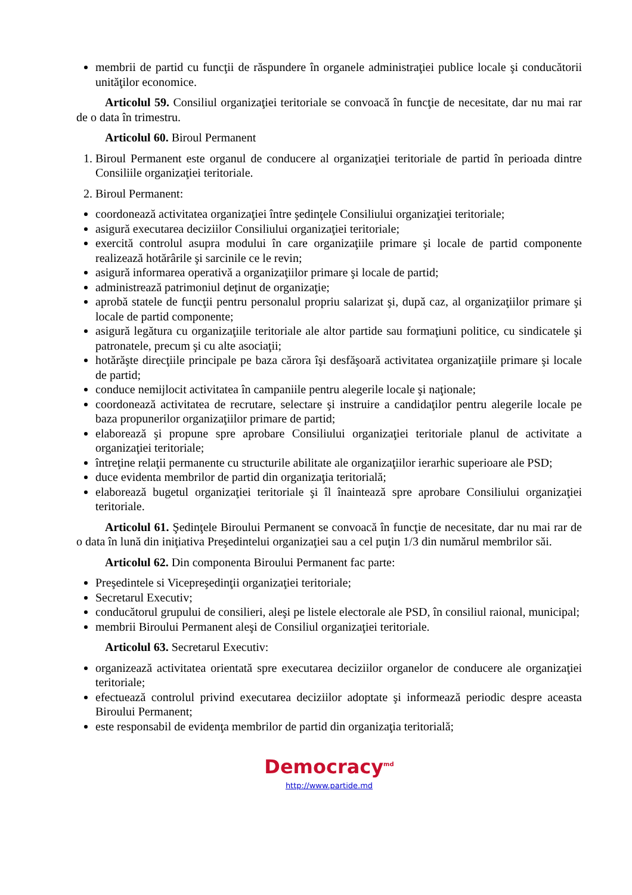membrii de partid cu funcţii de răspundere în organele administraţiei publice locale şi conducătorii unităţilor economice.
Articolul 59. Consiliul organizaţiei teritoriale se convoacă în funcţie de necesitate, dar nu mai rar de o data în trimestru.
Articolul 60. Biroul Permanent
1. Biroul Permanent este organul de conducere al organizaţiei teritoriale de partid în perioada dintre Consiliile organizaţiei teritoriale.
2. Biroul Permanent:
coordonează activitatea organizaţiei între şedinţele Consiliului organizaţiei teritoriale;
asigură executarea deciziilor Consiliului organizaţiei teritoriale;
exercită controlul asupra modului în care organizaţiile primare şi locale de partid componente realizează hotărârile şi sarcinile ce le revin;
asigură informarea operativă a organizaţiilor primare şi locale de partid;
administrează patrimoniul deţinut de organizaţie;
aprobă statele de funcţii pentru personalul propriu salarizat şi, după caz, al organizaţiilor primare şi locale de partid componente;
asigură legătura cu organizaţiile teritoriale ale altor partide sau formaţiuni politice, cu sindicatele şi patronatele, precum şi cu alte asociaţii;
hotărăşte direcţiile principale pe baza cărora îşi desfăşoară activitatea organizaţiile primare şi locale de partid;
conduce nemijlocit activitatea în campaniile pentru alegerile locale şi naţionale;
coordonează activitatea de recrutare, selectare şi instruire a candidaţilor pentru alegerile locale pe baza propunerilor organizaţiilor primare de partid;
elaborează şi propune spre aprobare Consiliului organizaţiei teritoriale planul de activitate a organizaţiei teritoriale;
întreţine relaţii permanente cu structurile abilitate ale organizaţiilor ierarhic superioare ale PSD;
duce evidenta membrilor de partid din organizaţia teritorială;
elaborează bugetul organizaţiei teritoriale şi îl înaintează spre aprobare Consiliului organizaţiei teritoriale.
Articolul 61. Şedinţele Biroului Permanent se convoacă în funcţie de necesitate, dar nu mai rar de o data în lună din iniţiativa Preşedintelui organizaţiei sau a cel puţin 1/3 din numărul membrilor săi.
Articolul 62. Din componenta Biroului Permanent fac parte:
Preşedintele si Vicepreşedinţii organizaţiei teritoriale;
Secretarul Executiv;
conducătorul grupului de consilieri, aleşi pe listele electorale ale PSD, în consiliul raional, municipal;
membrii Biroului Permanent aleşi de Consiliul organizaţiei teritoriale.
Articolul 63. Secretarul Executiv:
organizează activitatea orientată spre executarea deciziilor organelor de conducere ale organizaţiei teritoriale;
efectuează controlul privind executarea deciziilor adoptate şi informează periodic despre aceasta Biroului Permanent;
este responsabil de evidenţa membrilor de partid din organizaţia teritorială;
Democracy<sup>md</sup>
http://www.partide.md